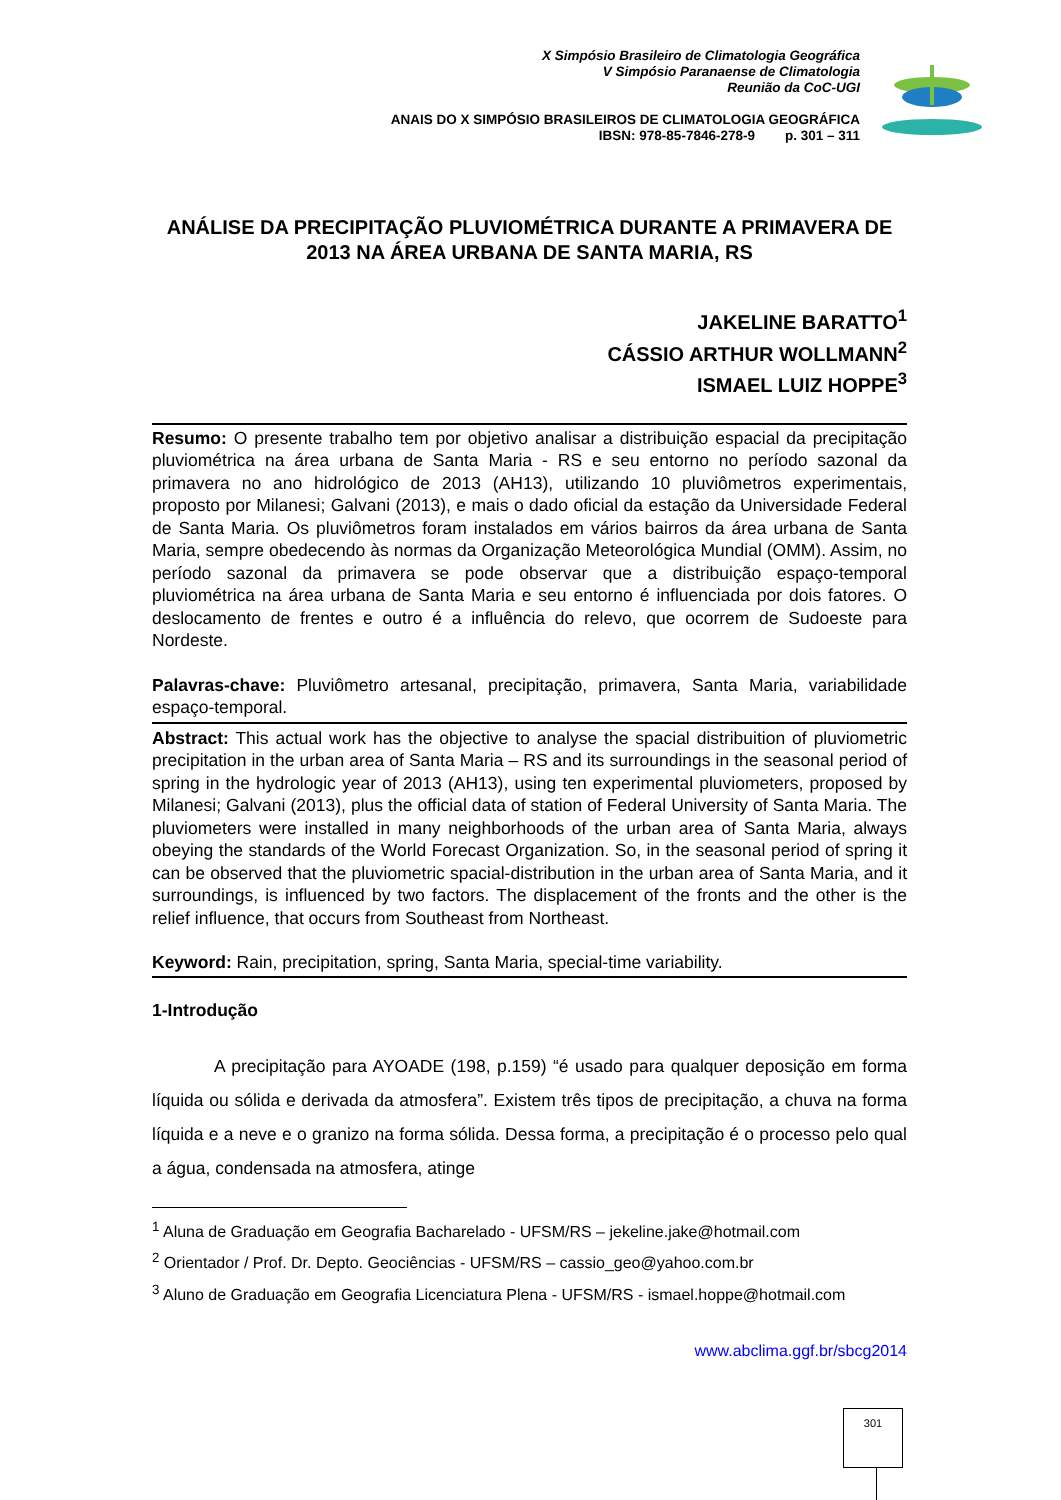X Simpósio Brasileiro de Climatologia Geográfica
V Simpósio Paranaense de Climatologia
Reunião da CoC-UGI
ANAIS DO X SIMPÓSIO BRASILEIROS DE CLIMATOLOGIA GEOGRÁFICA
IBSN: 978-85-7846-278-9 p. 301 – 311
ANÁLISE DA PRECIPITAÇÃO PLUVIOMÉTRICA DURANTE A PRIMAVERA DE 2013 NA ÁREA URBANA DE SANTA MARIA, RS
JAKELINE BARATTO<sup>1</sup>
CÁSSIO ARTHUR WOLLMANN<sup>2</sup>
ISMAEL LUIZ HOPPE<sup>3</sup>
Resumo: O presente trabalho tem por objetivo analisar a distribuição espacial da precipitação pluviométrica na área urbana de Santa Maria - RS e seu entorno no período sazonal da primavera no ano hidrológico de 2013 (AH13), utilizando 10 pluviômetros experimentais, proposto por Milanesi; Galvani (2013), e mais o dado oficial da estação da Universidade Federal de Santa Maria. Os pluviômetros foram instalados em vários bairros da área urbana de Santa Maria, sempre obedecendo às normas da Organização Meteorológica Mundial (OMM). Assim, no período sazonal da primavera se pode observar que a distribuição espaço-temporal pluviométrica na área urbana de Santa Maria e seu entorno é influenciada por dois fatores. O deslocamento de frentes e outro é a influência do relevo, que ocorrem de Sudoeste para Nordeste.
Palavras-chave: Pluviômetro artesanal, precipitação, primavera, Santa Maria, variabilidade espaço-temporal.
Abstract: This actual work has the objective to analyse the spacial distribuition of pluviometric precipitation in the urban area of Santa Maria – RS and its surroundings in the seasonal period of spring in the hydrologic year of 2013 (AH13), using ten experimental pluviometers, proposed by Milanesi; Galvani (2013), plus the official data of station of Federal University of Santa Maria. The pluviometers were installed in many neighborhoods of the urban area of Santa Maria, always obeying the standards of the World Forecast Organization. So, in the seasonal period of spring it can be observed that the pluviometric spacial-distribution in the urban area of Santa Maria, and it surroundings, is influenced by two factors. The displacement of the fronts and the other is the relief influence, that occurs from Southeast from Northeast.
Keyword: Rain, precipitation, spring, Santa Maria, special-time variability.
1-Introdução
A precipitação para AYOADE (198, p.159) “é usado para qualquer deposição em forma líquida ou sólida e derivada da atmosfera”. Existem três tipos de precipitação, a chuva na forma líquida e a neve e o granizo na forma sólida. Dessa forma, a precipitação é o processo pelo qual a água, condensada na atmosfera, atinge
<sup>1</sup> Aluna de Graduação em Geografia Bacharelado - UFSM/RS – jekeline.jake@hotmail.com
<sup>2</sup> Orientador / Prof. Dr. Depto. Geociências - UFSM/RS – cassio_geo@yahoo.com.br
<sup>3</sup> Aluno de Graduação em Geografia Licenciatura Plena - UFSM/RS - ismael.hoppe@hotmail.com
www.abclima.ggf.br/sbcg2014
301